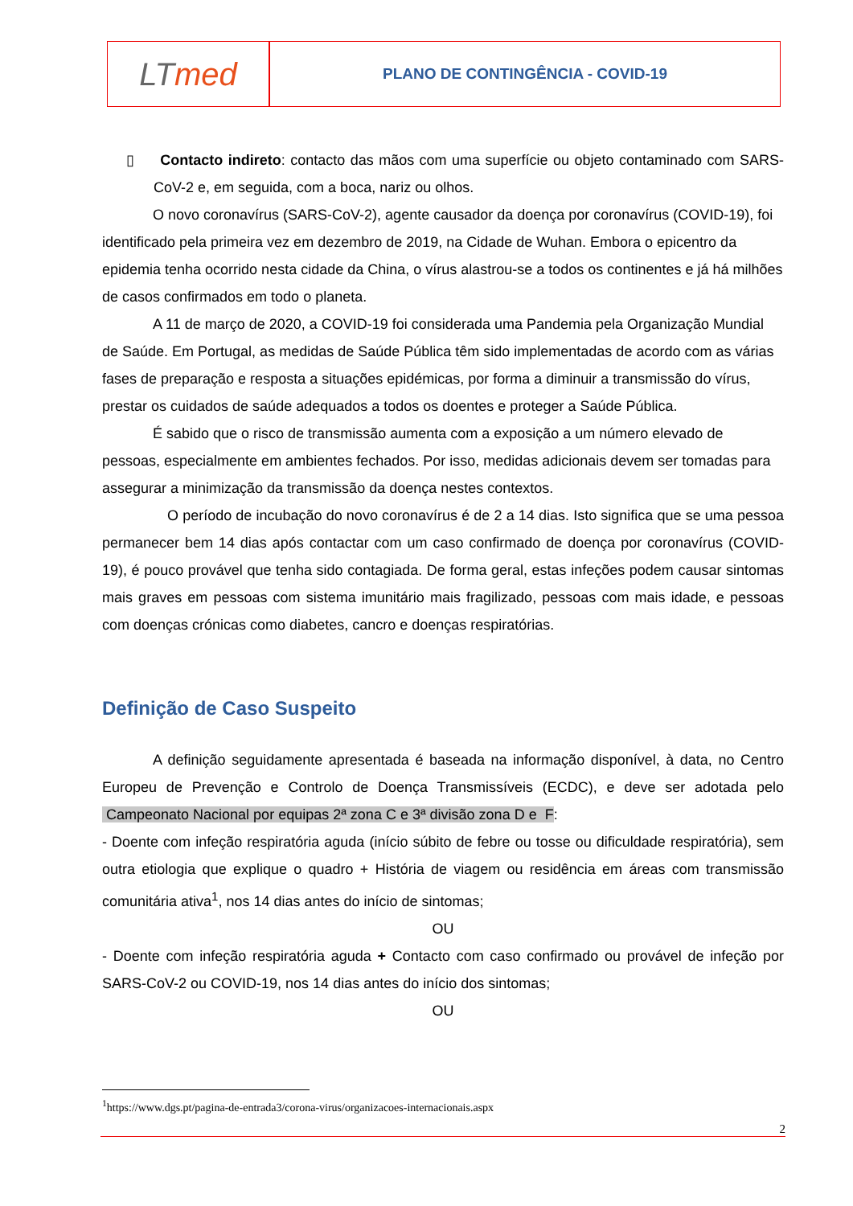LT med
PLANO DE CONTINGÊNCIA - COVID-19
▯ Contacto indireto: contacto das mãos com uma superfície ou objeto contaminado com SARS-CoV-2 e, em seguida, com a boca, nariz ou olhos.
O novo coronavírus (SARS-CoV-2), agente causador da doença por coronavírus (COVID-19), foi identificado pela primeira vez em dezembro de 2019, na Cidade de Wuhan. Embora o epicentro da epidemia tenha ocorrido nesta cidade da China, o vírus alastrou-se a todos os continentes e já há milhões de casos confirmados em todo o planeta.
A 11 de março de 2020, a COVID-19 foi considerada uma Pandemia pela Organização Mundial de Saúde. Em Portugal, as medidas de Saúde Pública têm sido implementadas de acordo com as várias fases de preparação e resposta a situações epidémicas, por forma a diminuir a transmissão do vírus, prestar os cuidados de saúde adequados a todos os doentes e proteger a Saúde Pública.
É sabido que o risco de transmissão aumenta com a exposição a um número elevado de pessoas, especialmente em ambientes fechados. Por isso, medidas adicionais devem ser tomadas para assegurar a minimização da transmissão da doença nestes contextos.
O período de incubação do novo coronavírus é de 2 a 14 dias. Isto significa que se uma pessoa permanecer bem 14 dias após contactar com um caso confirmado de doença por coronavírus (COVID-19), é pouco provável que tenha sido contagiada. De forma geral, estas infeções podem causar sintomas mais graves em pessoas com sistema imunitário mais fragilizado, pessoas com mais idade, e pessoas com doenças crónicas como diabetes, cancro e doenças respiratórias.
Definição de Caso Suspeito
A definição seguidamente apresentada é baseada na informação disponível, à data, no Centro Europeu de Prevenção e Controlo de Doença Transmissíveis (ECDC), e deve ser adotada pelo Campeonato Nacional por equipas 2ª zona C e 3ª divisão zona D e F:
- Doente com infeção respiratória aguda (início súbito de febre ou tosse ou dificuldade respiratória), sem outra etiologia que explique o quadro + História de viagem ou residência em áreas com transmissão comunitária ativa<sup>1</sup>, nos 14 dias antes do início de sintomas;
OU
- Doente com infeção respiratória aguda + Contacto com caso confirmado ou provável de infeção por SARS-CoV-2 ou COVID-19, nos 14 dias antes do início dos sintomas;
OU
<sup>1</sup> https://www.dgs.pt/pagina-de-entrada3/corona-virus/organizacoes-internacionais.aspx
2